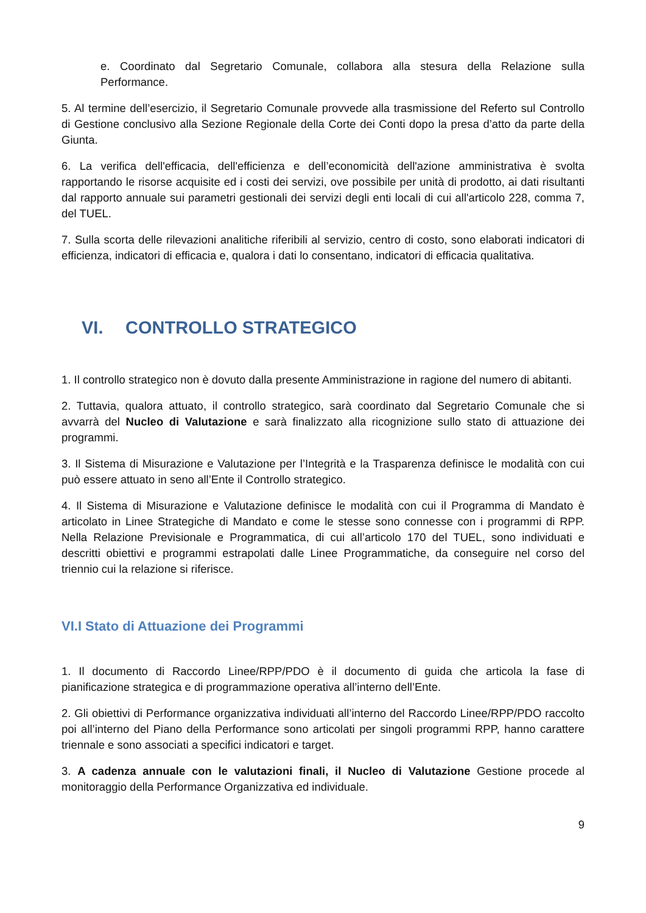e. Coordinato dal Segretario Comunale, collabora alla stesura della Relazione sulla Performance.
5. Al termine dell’esercizio, il Segretario Comunale provvede alla trasmissione del Referto sul Controllo di Gestione conclusivo alla Sezione Regionale della Corte dei Conti dopo la presa d’atto da parte della Giunta.
6. La verifica dell'efficacia, dell'efficienza e dell’economicità dell'azione amministrativa è svolta rapportando le risorse acquisite ed i costi dei servizi, ove possibile per unità di prodotto, ai dati risultanti dal rapporto annuale sui parametri gestionali dei servizi degli enti locali di cui all'articolo 228, comma 7, del TUEL.
7. Sulla scorta delle rilevazioni analitiche riferibili al servizio, centro di costo, sono elaborati indicatori di efficienza, indicatori di efficacia e, qualora i dati lo consentano, indicatori di efficacia qualitativa.
VI. CONTROLLO STRATEGICO
1. Il controllo strategico non è dovuto dalla presente Amministrazione in ragione del numero di abitanti.
2. Tuttavia, qualora attuato, il controllo strategico, sarà coordinato dal Segretario Comunale che si avvarrà del Nucleo di Valutazione e sarà finalizzato alla ricognizione sullo stato di attuazione dei programmi.
3. Il Sistema di Misurazione e Valutazione per l’Integrità e la Trasparenza definisce le modalità con cui può essere attuato in seno all’Ente il Controllo strategico.
4. Il Sistema di Misurazione e Valutazione definisce le modalità con cui il Programma di Mandato è articolato in Linee Strategiche di Mandato e come le stesse sono connesse con i programmi di RPP. Nella Relazione Previsionale e Programmatica, di cui all’articolo 170 del TUEL, sono individuati e descritti obiettivi e programmi estrapolati dalle Linee Programmatiche, da conseguire nel corso del triennio cui la relazione si riferisce.
VI.I Stato di Attuazione dei Programmi
1. Il documento di Raccordo Linee/RPP/PDO è il documento di guida che articola la fase di pianificazione strategica e di programmazione operativa all’interno dell’Ente.
2. Gli obiettivi di Performance organizzativa individuati all’interno del Raccordo Linee/RPP/PDO raccolto poi all’interno del Piano della Performance sono articolati per singoli programmi RPP, hanno carattere triennale e sono associati a specifici indicatori e target.
3. A cadenza annuale con le valutazioni finali, il Nucleo di Valutazione Gestione procede al monitoraggio della Performance Organizzativa ed individuale.
9